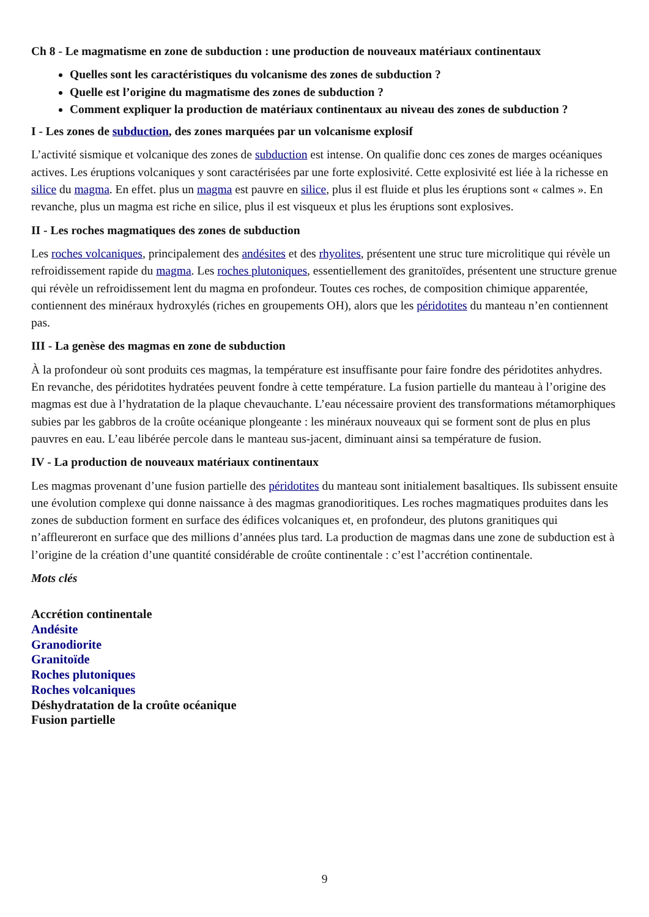Ch 8 - Le magmatisme en zone de subduction : une production de nouveaux matériaux continentaux
Quelles sont les caractéristiques du volcanisme des zones de subduction ?
Quelle est l’origine du magmatisme des zones de subduction ?
Comment expliquer la production de matériaux continentaux au niveau des zones de subduction ?
I - Les zones de subduction, des zones marquées par un volcanisme explosif
L’activité sismique et volcanique des zones de subduction est intense. On qualifie donc ces zones de marges océaniques actives. Les éruptions volcaniques y sont caractérisées par une forte explosivité. Cette explosivité est liée à la richesse en silice du magma. En effet. plus un magma est pauvre en silice, plus il est fluide et plus les éruptions sont « calmes ». En revanche, plus un magma est riche en silice, plus il est visqueux et plus les éruptions sont explosives.
II - Les roches magmatiques des zones de subduction
Les roches volcaniques, principalement des andésites et des rhyolites, présentent une struc ture microlitique qui révèle un refroidissement rapide du magma. Les roches plutoniques, essentiellement des granitoïdes, présentent une structure grenue qui révèle un refroidissement lent du magma en profondeur. Toutes ces roches, de composition chimique apparentée, contiennent des minéraux hydroxylés (riches en groupements OH), alors que les péridotites du manteau n’en contiennent pas.
III - La genèse des magmas en zone de subduction
À la profondeur où sont produits ces magmas, la température est insuffisante pour faire fondre des péridotites anhydres. En revanche, des péridotites hydratées peuvent fondre à cette température. La fusion partielle du manteau à l’origine des magmas est due à l’hydratation de la plaque chevauchante. L’eau nécessaire provient des transformations métamorphiques subies par les gabbros de la croûte océanique plongeante : les minéraux nouveaux qui se forment sont de plus en plus pauvres en eau. L’eau libérée percole dans le manteau sus-jacent, diminuant ainsi sa température de fusion.
IV - La production de nouveaux matériaux continentaux
Les magmas provenant d’une fusion partielle des péridotites du manteau sont initialement basaltiques. Ils subissent ensuite une évolution complexe qui donne naissance à des magmas granodioritiques. Les roches magmatiques produites dans les zones de subduction forment en surface des édifices volcaniques et, en profondeur, des plutons granitiques qui n’affleureront en surface que des millions d’années plus tard. La production de magmas dans une zone de subduction est à l’origine de la création d’une quantité considérable de croûte continentale : c’est l’accrétion continentale.
Mots clés
Accrétion continentale
Andésite
Granodiorite
Granitoïde
Roches plutoniques
Roches volcaniques
Déshydratation de la croûte océanique
Fusion partielle
9